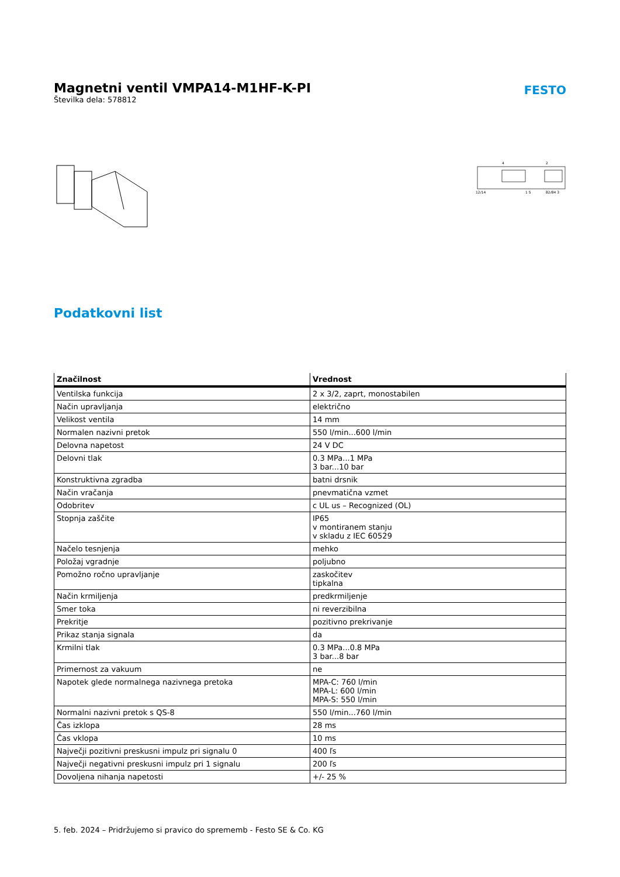Magnetni ventil VMPA14-M1HF-K-PI
Številka dela: 578812
FESTO
4
2
12/14
1 5
82/84 3
Podatkovni list
| Značilnost | Vrednost |
| --- | --- |
| Ventilska funkcija | 2 x 3/2, zaprt, monostabilen |
| Način upravljanja | električno |
| Velikost ventila | 14 mm |
| Normalen nazivni pretok | 550 l/min...600 l/min |
| Delovna napetost | 24 V DC |
| Delovni tlak | 0.3 MPa...1 MPa 3 bar...10 bar |
| Konstruktivna zgradba | batni drsnik |
| Način vračanja | pnevmatična vzmet |
| Odobritev | c UL us – Recognized (OL) |
| Stopnja zaščite | IP65 v montiranem stanju v skladu z IEC 60529 |
| Načelo tesnjenja | mehko |
| Položaj vgradnje | poljubno |
| Pomožno ročno upravljanje | zaskočitev tipkalna |
| Način krmiljenja | predkrmiljenje |
| Smer toka | ni reverzibilna |
| Prekritje | pozitivno prekrivanje |
| Prikaz stanja signala | da |
| Krmilni tlak | 0.3 MPa...0.8 MPa 3 bar...8 bar |
| Primernost za vakuum | ne |
| Napotek glede normalnega nazivnega pretoka | MPA-C: 760 l/min MPA-L: 600 l/min MPA-S: 550 l/min |
| Normalni nazivni pretok s QS-8 | 550 l/min...760 l/min |
| Čas izklopa | 28 ms |
| Čas vklopa | 10 ms |
| Največji pozitivni preskusni impulz pri signalu 0 | 400 ľs |
| Največji negativni preskusni impulz pri 1 signalu | 200 ľs |
| Dovoljena nihanja napetosti | +/- 25 % |
5. feb. 2024 – Pridržujemo si pravico do sprememb - Festo SE & Co. KG